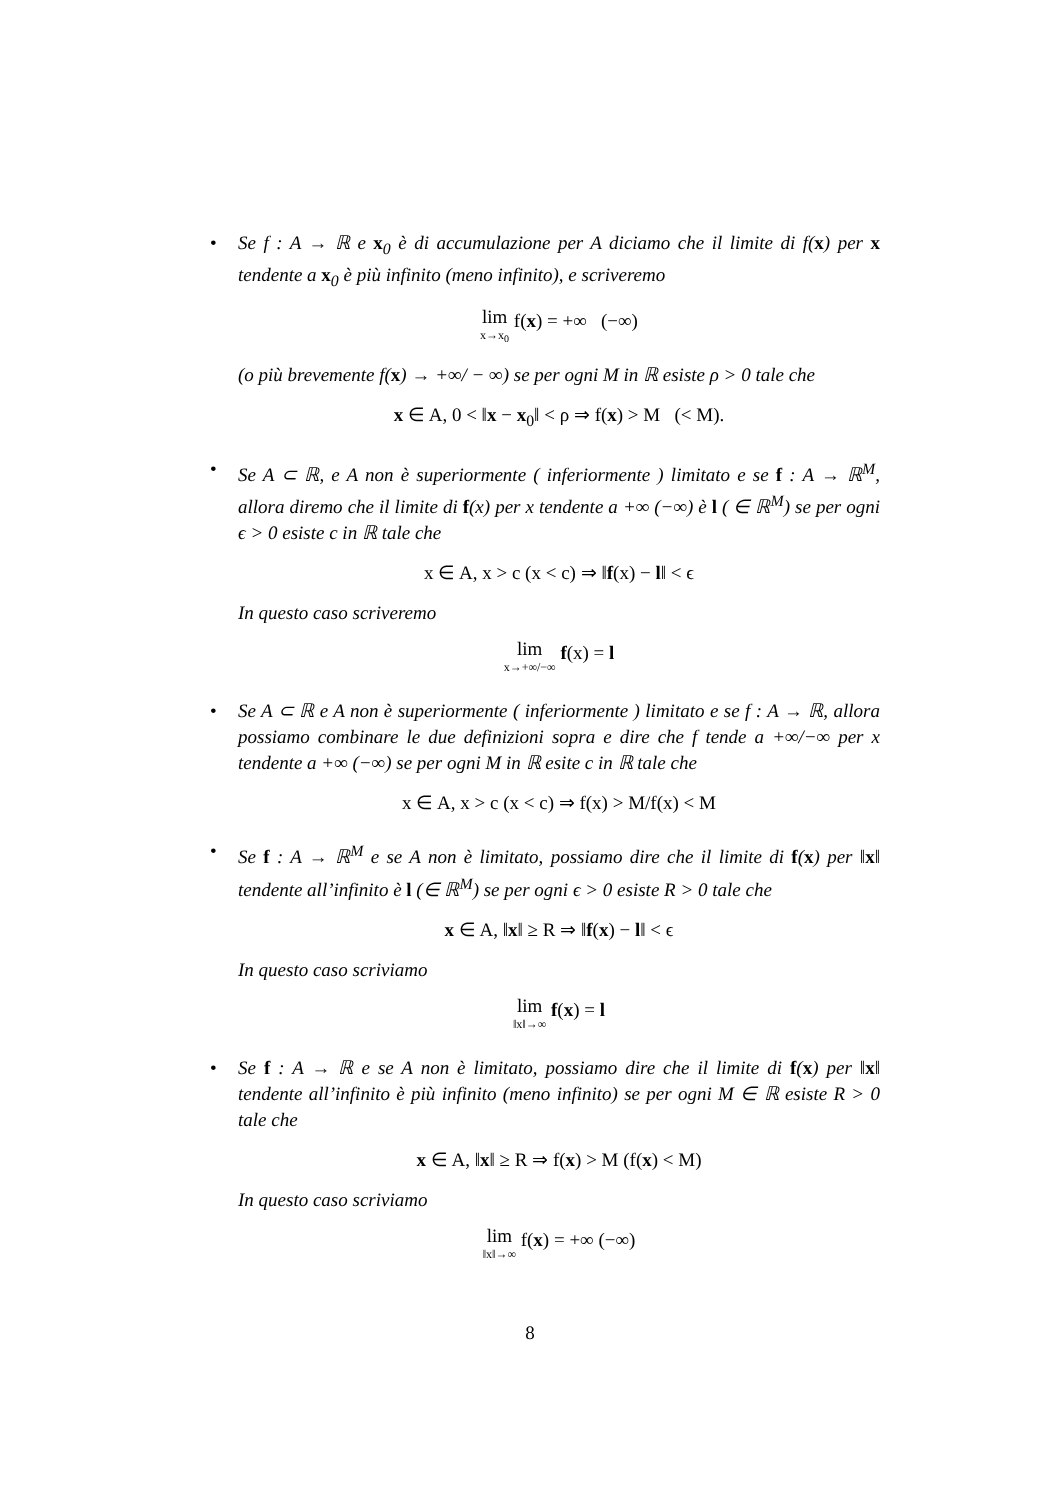•
Se f : A → ℝ e x<sub>0</sub> è di accumulazione per A diciamo che il limite di f(x) per x tendente a x<sub>0</sub> è più infinito (meno infinito), e scriveremo
lim x→x<sub>0</sub> f(x) = +∞ (−∞)
(o più brevemente f(x) → +∞/ − ∞) se per ogni M in ℝ esiste ρ > 0 tale che
x ∈ A, 0 < ‖x − x<sub>0</sub>‖ < ρ ⇒ f(x) > M (< M).
•
Se A ⊂ ℝ, e A non è superiormente ( inferiormente ) limitato e se f : A → ℝ<sup>M</sup>, allora diremo che il limite di f(x) per x tendente a +∞ (−∞) è l ( ∈ ℝ<sup>M</sup>) se per ogni ϵ > 0 esiste c in ℝ tale che
x ∈ A, x > c (x < c) ⇒ ‖f(x) − l‖ < ϵ
In questo caso scriveremo
lim x→+∞/−∞ f(x) = l
•
Se A ⊂ ℝ e A non è superiormente ( inferiormente ) limitato e se f : A → ℝ, allora possiamo combinare le due definizioni sopra e dire che f tende a +∞/−∞ per x tendente a +∞ (−∞) se per ogni M in ℝ esite c in ℝ tale che
x ∈ A, x > c (x < c) ⇒ f(x) > M/f(x) < M
•
Se f : A → ℝ<sup>M</sup> e se A non è limitato, possiamo dire che il limite di f(x) per ‖x‖ tendente all’infinito è l (∈ ℝ<sup>M</sup>) se per ogni ϵ > 0 esiste R > 0 tale che
x ∈ A, ‖x‖ ≥ R ⇒ ‖f(x) − l‖ < ϵ
In questo caso scriviamo
lim ‖x‖→∞ f(x) = l
•
Se f : A → ℝ e se A non è limitato, possiamo dire che il limite di f(x) per ‖x‖ tendente all’infinito è più infinito (meno infinito) se per ogni M ∈ ℝ esiste R > 0 tale che
x ∈ A, ‖x‖ ≥ R ⇒ f(x) > M (f(x) < M)
In questo caso scriviamo
lim ‖x‖→∞ f(x) = +∞ (−∞)
8